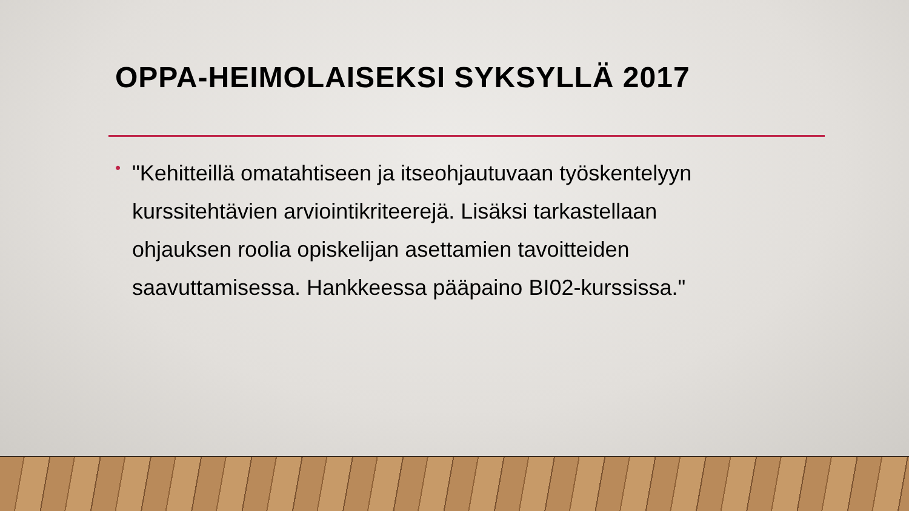OPPA-HEIMOLAISEKSI SYKSYLLÄ 2017
•
"Kehitteillä omatahtiseen ja itseohjautuvaan työskentelyyn kurssitehtävien arviointikriteerejä. Lisäksi tarkastellaan ohjauksen roolia opiskelijan asettamien tavoitteiden saavuttamisessa. Hankkeessa pääpaino BI02-kurssissa."